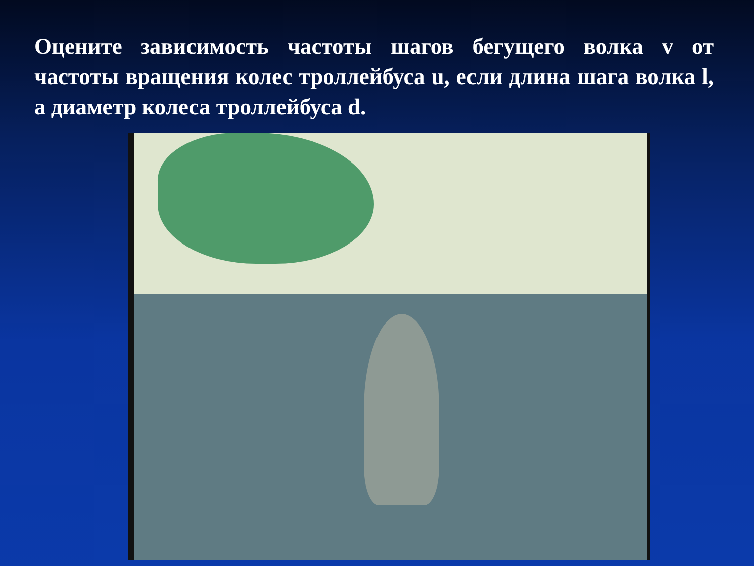Оцените зависимость частоты шагов бегущего волка v от частоты вращения колес троллейбуса u, если длина шага волка l, а диаметр колеса троллейбуса d.